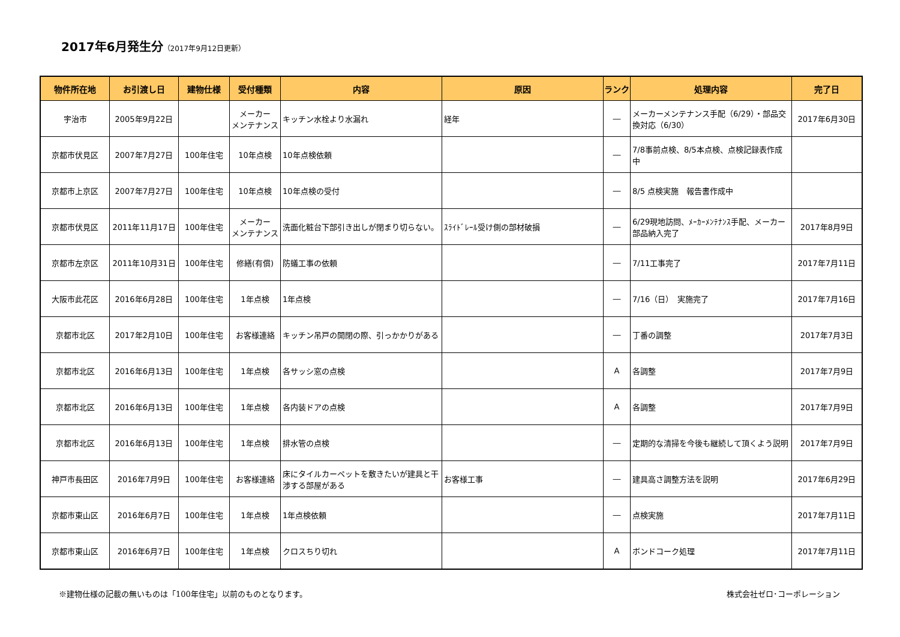2017年6月発生分（2017年9月12日更新）
| 物件所在地 | お引渡し日 | 建物仕様 | 受付種類 | 内容 | 原因 | ランク | 処理内容 | 完了日 |
| --- | --- | --- | --- | --- | --- | --- | --- | --- |
| 宇治市 | 2005年9月22日 | | メーカー メンテナンス | キッチン水栓より水漏れ | 経年 | ― | メーカーメンテナンス手配（6/29）・部品交換対応（6/30） | 2017年6月30日 |
| 京都市伏見区 | 2007年7月27日 | 100年住宅 | 10年点検 | 10年点検依頼 | | ― | 7/8事前点検、8/5本点検、点検記録表作成中 | |
| 京都市上京区 | 2007年7月27日 | 100年住宅 | 10年点検 | 10年点検の受付 | | ― | 8/5 点検実施 報告書作成中 | |
| 京都市伏見区 | 2011年11月17日 | 100年住宅 | メーカー メンテナンス | 洗面化粧台下部引き出しが閉まり切らない。 | ｽﾗｲﾄﾞﾚｰﾙ受け側の部材破損 | ― | 6/29現地訪問、ﾒｰｶｰﾒﾝﾃﾅﾝｽ手配、メーカー部品納入完了 | 2017年8月9日 |
| 京都市左京区 | 2011年10月31日 | 100年住宅 | 修繕(有償) | 防蟻工事の依頼 | | ― | 7/11工事完了 | 2017年7月11日 |
| 大阪市此花区 | 2016年6月28日 | 100年住宅 | 1年点検 | 1年点検 | | ― | 7/16（日） 実施完了 | 2017年7月16日 |
| 京都市北区 | 2017年2月10日 | 100年住宅 | お客様連絡 | キッチン吊戸の開閉の際、引っかかりがある | | ― | 丁番の調整 | 2017年7月3日 |
| 京都市北区 | 2016年6月13日 | 100年住宅 | 1年点検 | 各サッシ窓の点検 | | A | 各調整 | 2017年7月9日 |
| 京都市北区 | 2016年6月13日 | 100年住宅 | 1年点検 | 各内装ドアの点検 | | A | 各調整 | 2017年7月9日 |
| 京都市北区 | 2016年6月13日 | 100年住宅 | 1年点検 | 排水管の点検 | | ― | 定期的な清掃を今後も継続して頂くよう説明 | 2017年7月9日 |
| 神戸市長田区 | 2016年7月9日 | 100年住宅 | お客様連絡 | 床にタイルカーペットを敷きたいが建具と干渉する部屋がある | お客様工事 | ― | 建具高さ調整方法を説明 | 2017年6月29日 |
| 京都市東山区 | 2016年6月7日 | 100年住宅 | 1年点検 | 1年点検依頼 | | ― | 点検実施 | 2017年7月11日 |
| 京都市東山区 | 2016年6月7日 | 100年住宅 | 1年点検 | クロスちり切れ | | A | ボンドコーク処理 | 2017年7月11日 |
※建物仕様の記載の無いものは「100年住宅」以前のものとなります。 株式会社ゼロ･コーポレーション